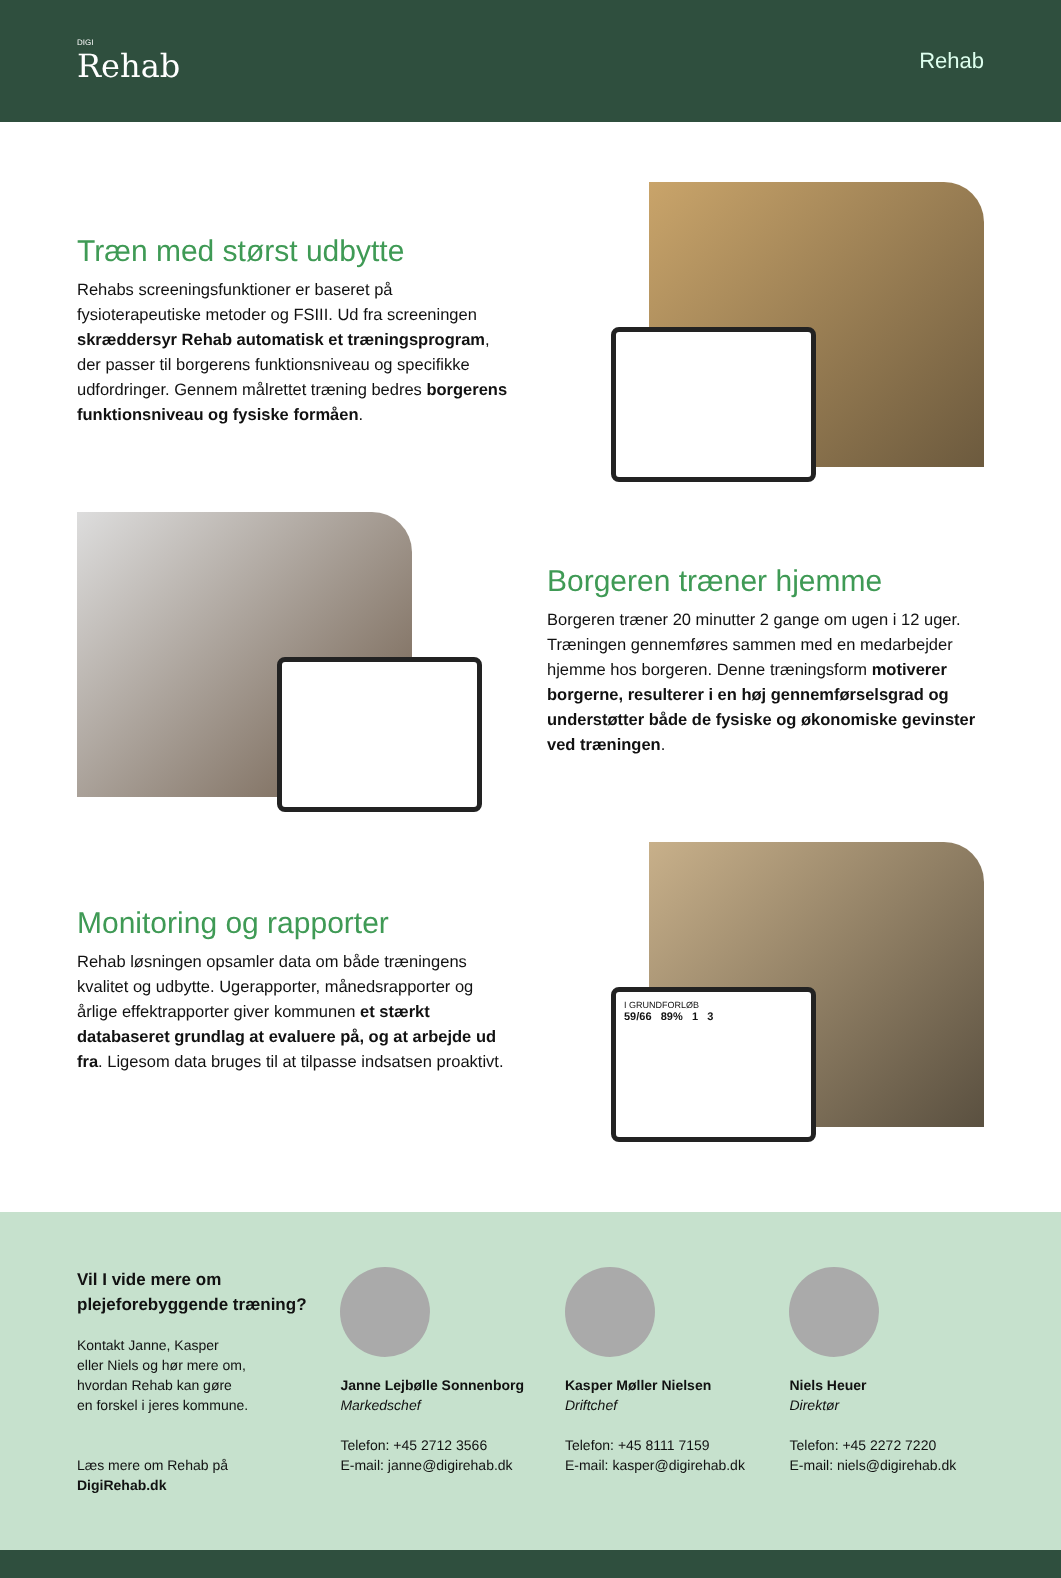DIGI
Rehab
Rehab
Træn med størst udbytte
Rehabs screeningsfunktioner er baseret på fysioterapeutiske metoder og FSIII. Ud fra screeningen skræddersyr Rehab automatisk et træningsprogram, der passer til borgerens funktionsniveau og specifikke udfordringer. Gennem målrettet træning bedres borgerens funktionsniveau og fysiske formåen.
Borgeren træner hjemme
Borgeren træner 20 minutter 2 gange om ugen i 12 uger. Træningen gennemføres sammen med en medarbejder hjemme hos borgeren. Denne træningsform motiverer borgerne, resulterer i en høj gennemførselsgrad og understøtter både de fysiske og økonomiske gevinster ved træningen.
Monitoring og rapporter
Rehab løsningen opsamler data om både træningens kvalitet og udbytte. Ugerapporter, månedsrapporter og årlige effektrapporter giver kommunen et stærkt databaseret grundlag at evaluere på, og at arbejde ud fra. Ligesom data bruges til at tilpasse indsatsen proaktivt.
I GRUNDFORLØB
59/66 89% 1 3
Vil I vide mere om plejeforebyggende træning?
Kontakt Janne, Kasper
eller Niels og hør mere om,
hvordan Rehab kan gøre
en forskel i jeres kommune.
Læs mere om Rehab på DigiRehab.dk
Janne Lejbølle Sonnenborg
Markedschef
Telefon: +45 2712 3566
E-mail: janne@digirehab.dk
Kasper Møller Nielsen
Driftchef
Telefon: +45 8111 7159
E-mail: kasper@digirehab.dk
Niels Heuer
Direktør
Telefon: +45 2272 7220
E-mail: niels@digirehab.dk